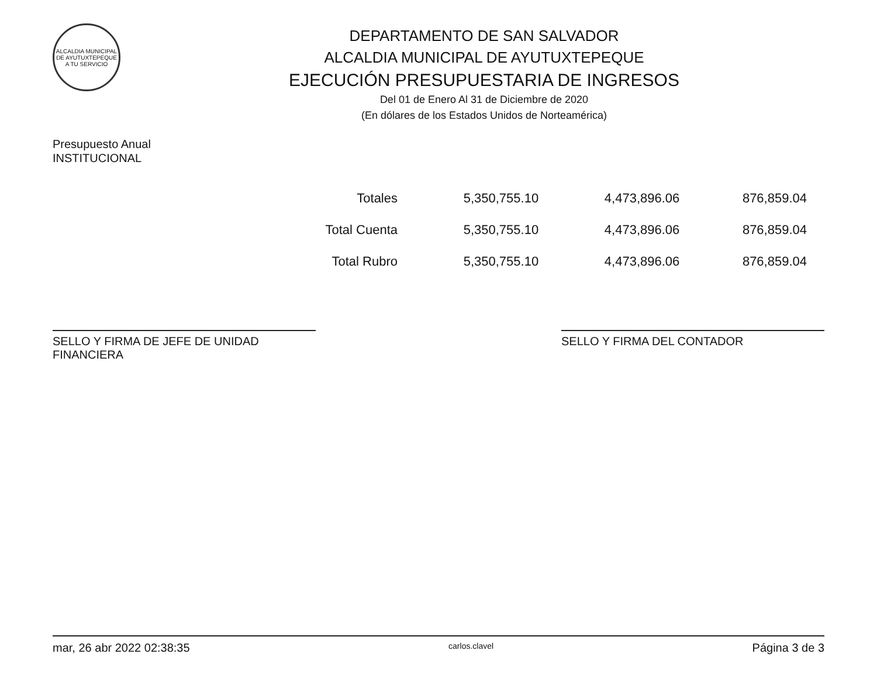ALCALDIA MUNICIPAL DE AYUTUXTEPEQUE
A TU SERVICIO
DEPARTAMENTO DE SAN SALVADOR
ALCALDIA MUNICIPAL DE AYUTUXTEPEQUE
EJECUCIÓN PRESUPUESTARIA DE INGRESOS
Del 01 de Enero Al 31 de Diciembre de 2020
(En dólares de los Estados Unidos de Norteamérica)
Presupuesto Anual
INSTITUCIONAL
| Totales | 5,350,755.10 | 4,473,896.06 | 876,859.04 |
| Total Cuenta | 5,350,755.10 | 4,473,896.06 | 876,859.04 |
| Total Rubro | 5,350,755.10 | 4,473,896.06 | 876,859.04 |
SELLO Y FIRMA DE JEFE DE UNIDAD FINANCIERA
SELLO Y FIRMA DEL CONTADOR
mar, 26 abr 2022 02:38:35 carlos.clavel Página 3 de 3